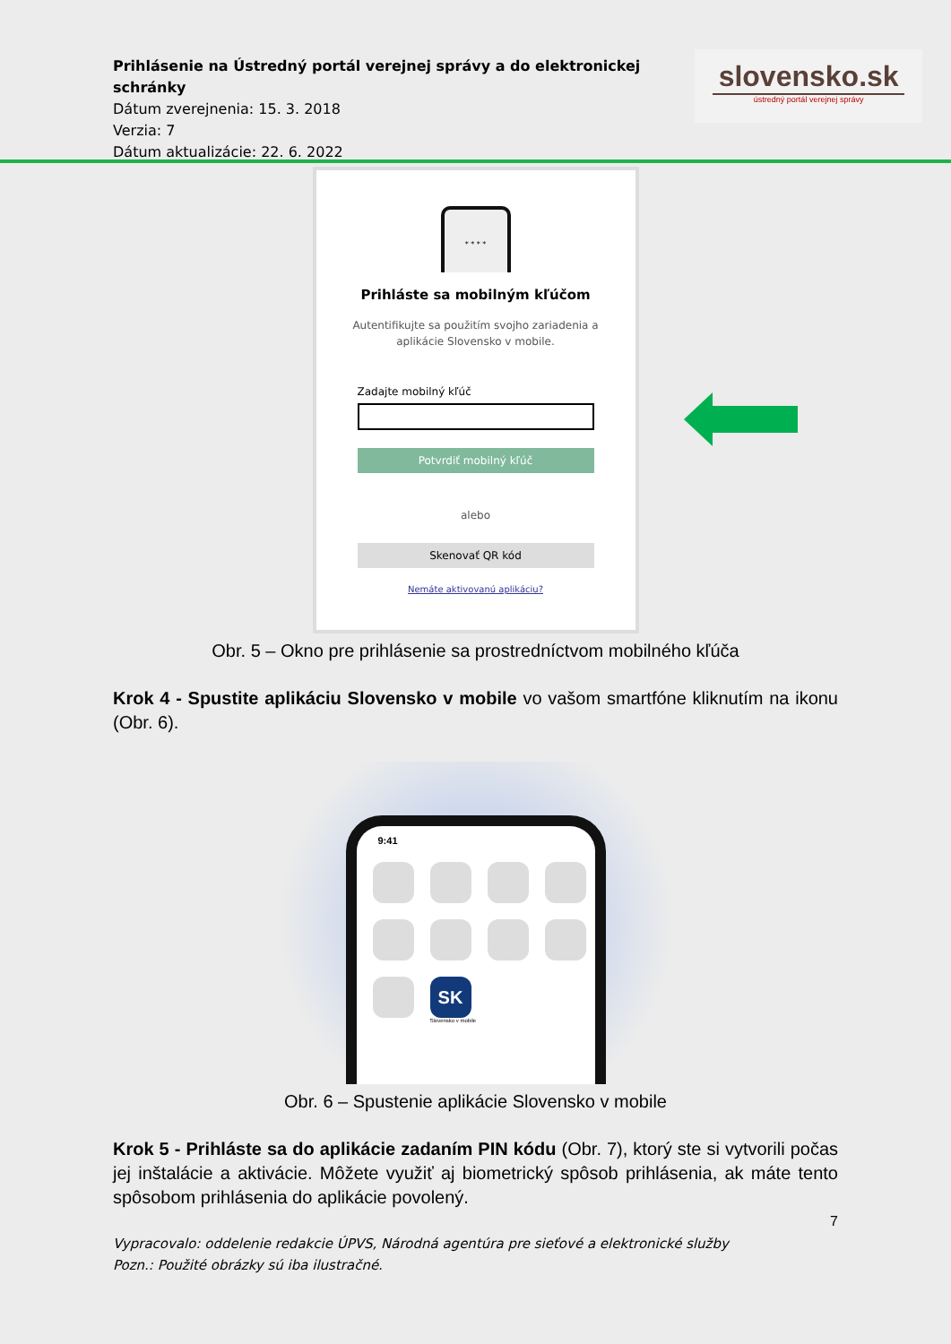Prihlásenie na Ústredný portál verejnej správy a do elektronickej schránky
Dátum zverejnenia: 15. 3. 2018
Verzia: 7
Dátum aktualizácie: 22. 6. 2022
slovensko.sk
ústredný portál verejnej správy
* * * *
Prihláste sa mobilným kľúčom
Autentifikujte sa použitím svojho zariadenia a
aplikácie Slovensko v mobile.
Zadajte mobilný kľúč
Potvrdiť mobilný kľúč
alebo
Skenovať QR kód
Nemáte aktivovanú aplikáciu?
Obr. 5 – Okno pre prihlásenie sa prostredníctvom mobilného kľúča
Krok 4 - Spustite aplikáciu Slovensko v mobile vo vašom smartfóne kliknutím na ikonu (Obr. 6).
9:41
SK
Slovensko v mobile
Obr. 6 – Spustenie aplikácie Slovensko v mobile
Krok 5 - Prihláste sa do aplikácie zadaním PIN kódu (Obr. 7), ktorý ste si vytvorili počas jej inštalácie a aktivácie. Môžete využiť aj biometrický spôsob prihlásenia, ak máte tento spôsobom prihlásenia do aplikácie povolený.
7
Vypracovalo: oddelenie redakcie ÚPVS, Národná agentúra pre sieťové a elektronické služby
Pozn.: Použité obrázky sú iba ilustračné.